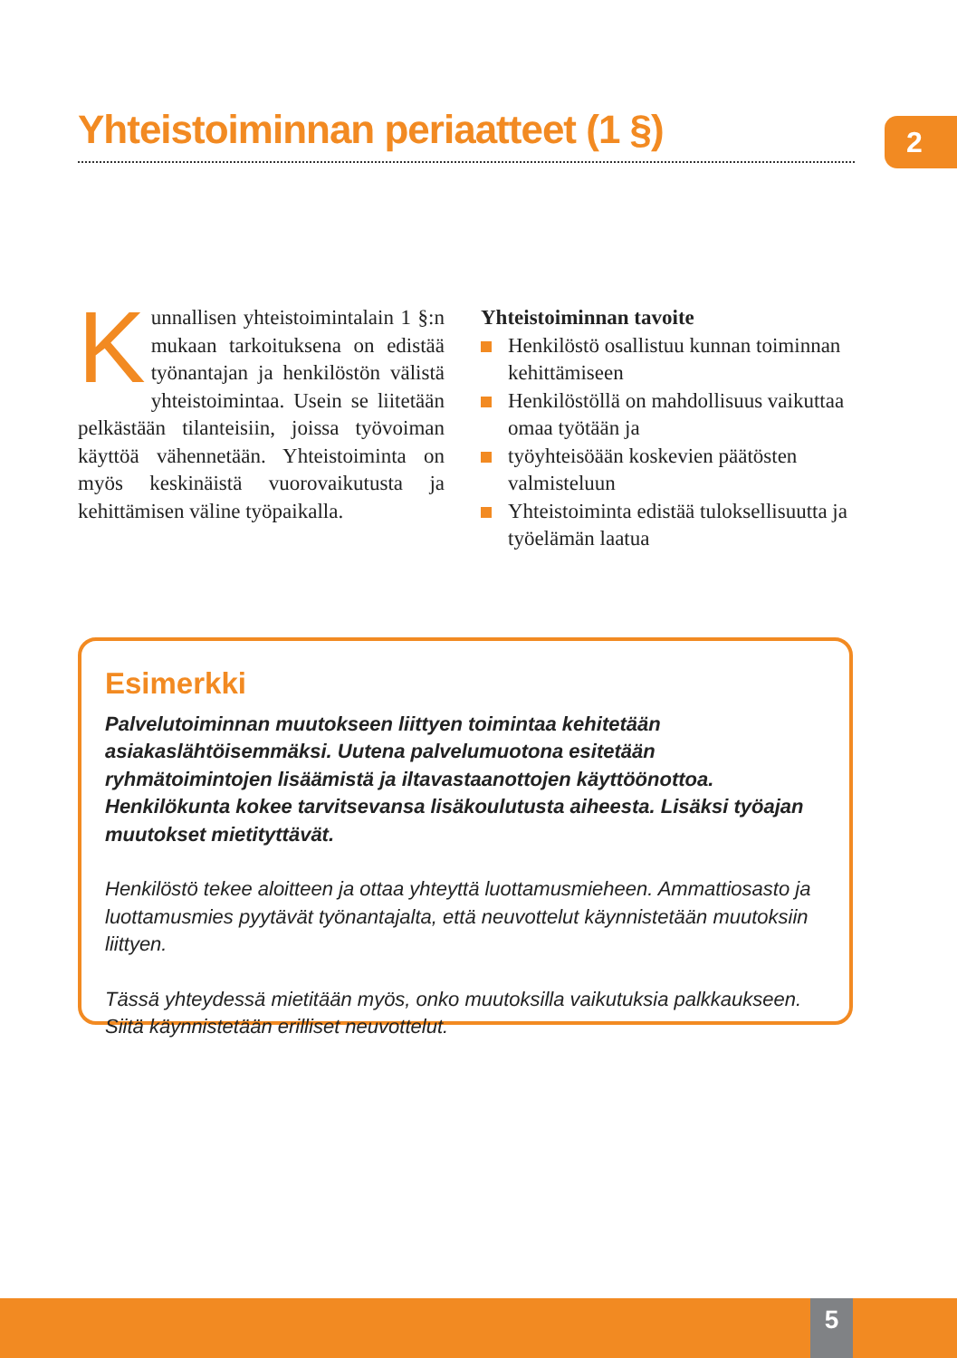Yhteistoiminnan periaatteet (1 §)
2
Kunnallisen yhteistoimintalain 1 §:n mukaan tarkoituksena on edistää työnantajan ja henkilöstön välistä yhteistoimintaa. Usein se liitetään pelkästään tilanteisiin, joissa työvoiman käyttöä vähennetään. Yhteistoiminta on myös keskinäistä vuorovaikutusta ja kehittämisen väline työpaikalla.
Yhteistoiminnan tavoite
Henkilöstö osallistuu kunnan toiminnan kehittämiseen
Henkilöstöllä on mahdollisuus vaikuttaa omaa työtään ja
työyhteisöään koskevien päätösten valmisteluun
Yhteistoiminta edistää tuloksellisuutta ja työelämän laatua
Esimerkki
Palvelutoiminnan muutokseen liittyen toimintaa kehitetään asiakaslähtöisemmäksi. Uutena palvelumuotona esitetään ryhmätoimintojen lisäämistä ja iltavastaanottojen käyttöönottoa. Henkilökunta kokee tarvitsevansa lisäkoulutusta aiheesta. Lisäksi työajan muutokset mietityttävät.
Henkilöstö tekee aloitteen ja ottaa yhteyttä luottamusmieheen. Ammattiosasto ja luottamusmies pyytävät työnantajalta, että neuvottelut käynnistetään muutoksiin liittyen.
Tässä yhteydessä mietitään myös, onko muutoksilla vaikutuksia palkkaukseen.
Siitä käynnistetään erilliset neuvottelut.
5